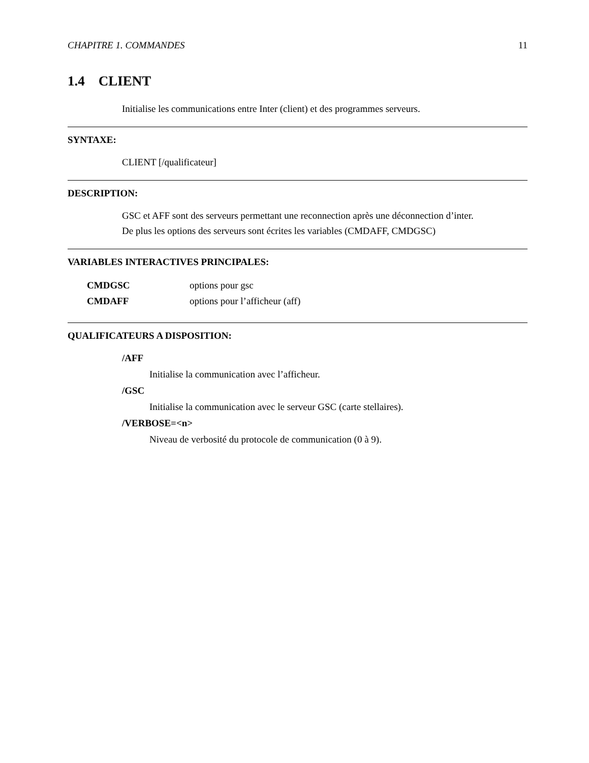CHAPITRE 1. COMMANDES 11
1.4 CLIENT
Initialise les communications entre Inter (client) et des programmes serveurs.
SYNTAXE:
CLIENT [/qualificateur]
DESCRIPTION:
GSC et AFF sont des serveurs permettant une reconnection après une déconnection d’inter.
De plus les options des serveurs sont écrites les variables (CMDAFF, CMDGSC)
VARIABLES INTERACTIVES PRINCIPALES:
| CMDGSC | options pour gsc |
| CMDAFF | options pour l’afficheur (aff) |
QUALIFICATEURS A DISPOSITION:
/AFF
Initialise la communication avec l’afficheur.
/GSC
Initialise la communication avec le serveur GSC (carte stellaires).
/VERBOSE=<n>
Niveau de verbosité du protocole de communication (0 à 9).